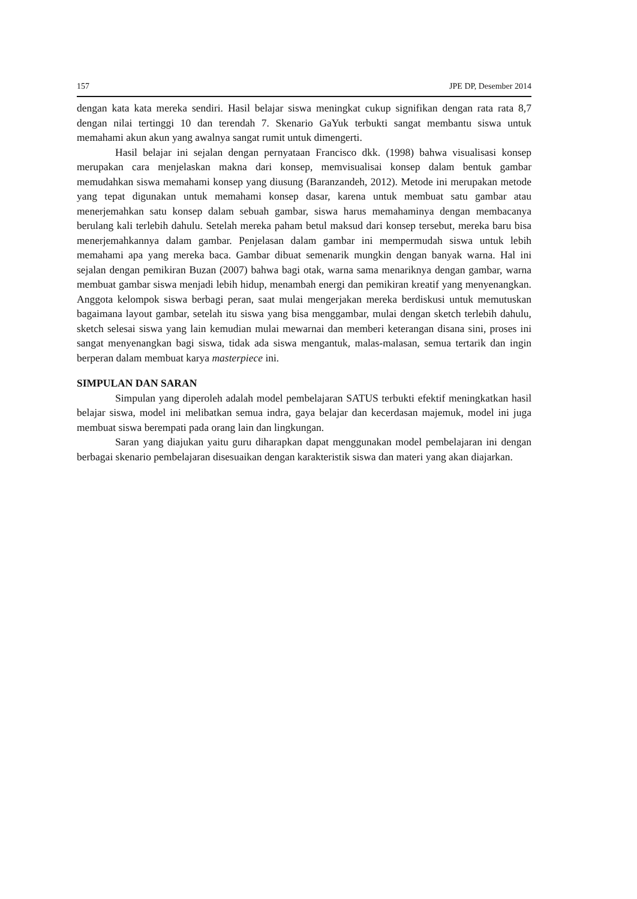157 JPE DP, Desember 2014
dengan kata kata mereka sendiri. Hasil belajar siswa meningkat cukup signifikan dengan rata rata 8,7 dengan nilai tertinggi 10 dan terendah 7. Skenario GaYuk terbukti sangat membantu siswa untuk memahami akun akun yang awalnya sangat rumit untuk dimengerti.
Hasil belajar ini sejalan dengan pernyataan Francisco dkk. (1998) bahwa visualisasi konsep merupakan cara menjelaskan makna dari konsep, memvisualisai konsep dalam bentuk gambar memudahkan siswa memahami konsep yang diusung (Baranzandeh, 2012). Metode ini merupakan metode yang tepat digunakan untuk memahami konsep dasar, karena untuk membuat satu gambar atau menerjemahkan satu konsep dalam sebuah gambar, siswa harus memahaminya dengan membacanya berulang kali terlebih dahulu. Setelah mereka paham betul maksud dari konsep tersebut, mereka baru bisa menerjemahkannya dalam gambar. Penjelasan dalam gambar ini mempermudah siswa untuk lebih memahami apa yang mereka baca. Gambar dibuat semenarik mungkin dengan banyak warna. Hal ini sejalan dengan pemikiran Buzan (2007) bahwa bagi otak, warna sama menariknya dengan gambar, warna membuat gambar siswa menjadi lebih hidup, menambah energi dan pemikiran kreatif yang menyenangkan. Anggota kelompok siswa berbagi peran, saat mulai mengerjakan mereka berdiskusi untuk memutuskan bagaimana layout gambar, setelah itu siswa yang bisa menggambar, mulai dengan sketch terlebih dahulu, sketch selesai siswa yang lain kemudian mulai mewarnai dan memberi keterangan disana sini, proses ini sangat menyenangkan bagi siswa, tidak ada siswa mengantuk, malas-malasan, semua tertarik dan ingin berperan dalam membuat karya masterpiece ini.
SIMPULAN DAN SARAN
Simpulan yang diperoleh adalah model pembelajaran SATUS terbukti efektif meningkatkan hasil belajar siswa, model ini melibatkan semua indra, gaya belajar dan kecerdasan majemuk, model ini juga membuat siswa berempati pada orang lain dan lingkungan.
Saran yang diajukan yaitu guru diharapkan dapat menggunakan model pembelajaran ini dengan berbagai skenario pembelajaran disesuaikan dengan karakteristik siswa dan materi yang akan diajarkan.